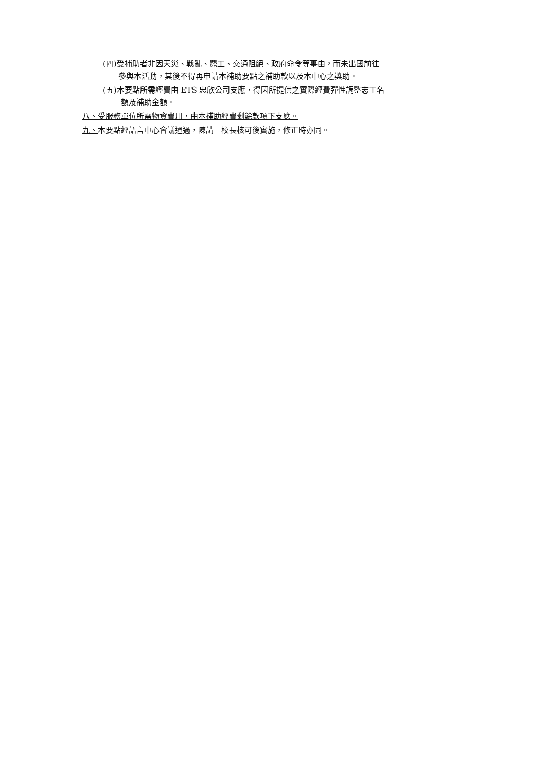(四)受補助者非因天災、戰亂、罷工、交通阻絕、政府命令等事由，而未出國前往
參與本活動，其後不得再申請本補助要點之補助款以及本中心之獎助。
(五)本要點所需經費由 ETS 忠欣公司支應，得因所提供之實際經費彈性調整志工名
額及補助金額。
八、受服務單位所需物資費用，由本補助經費剩餘款項下支應。
九、本要點經語言中心會議通過，陳請　校長核可後實施，修正時亦同。